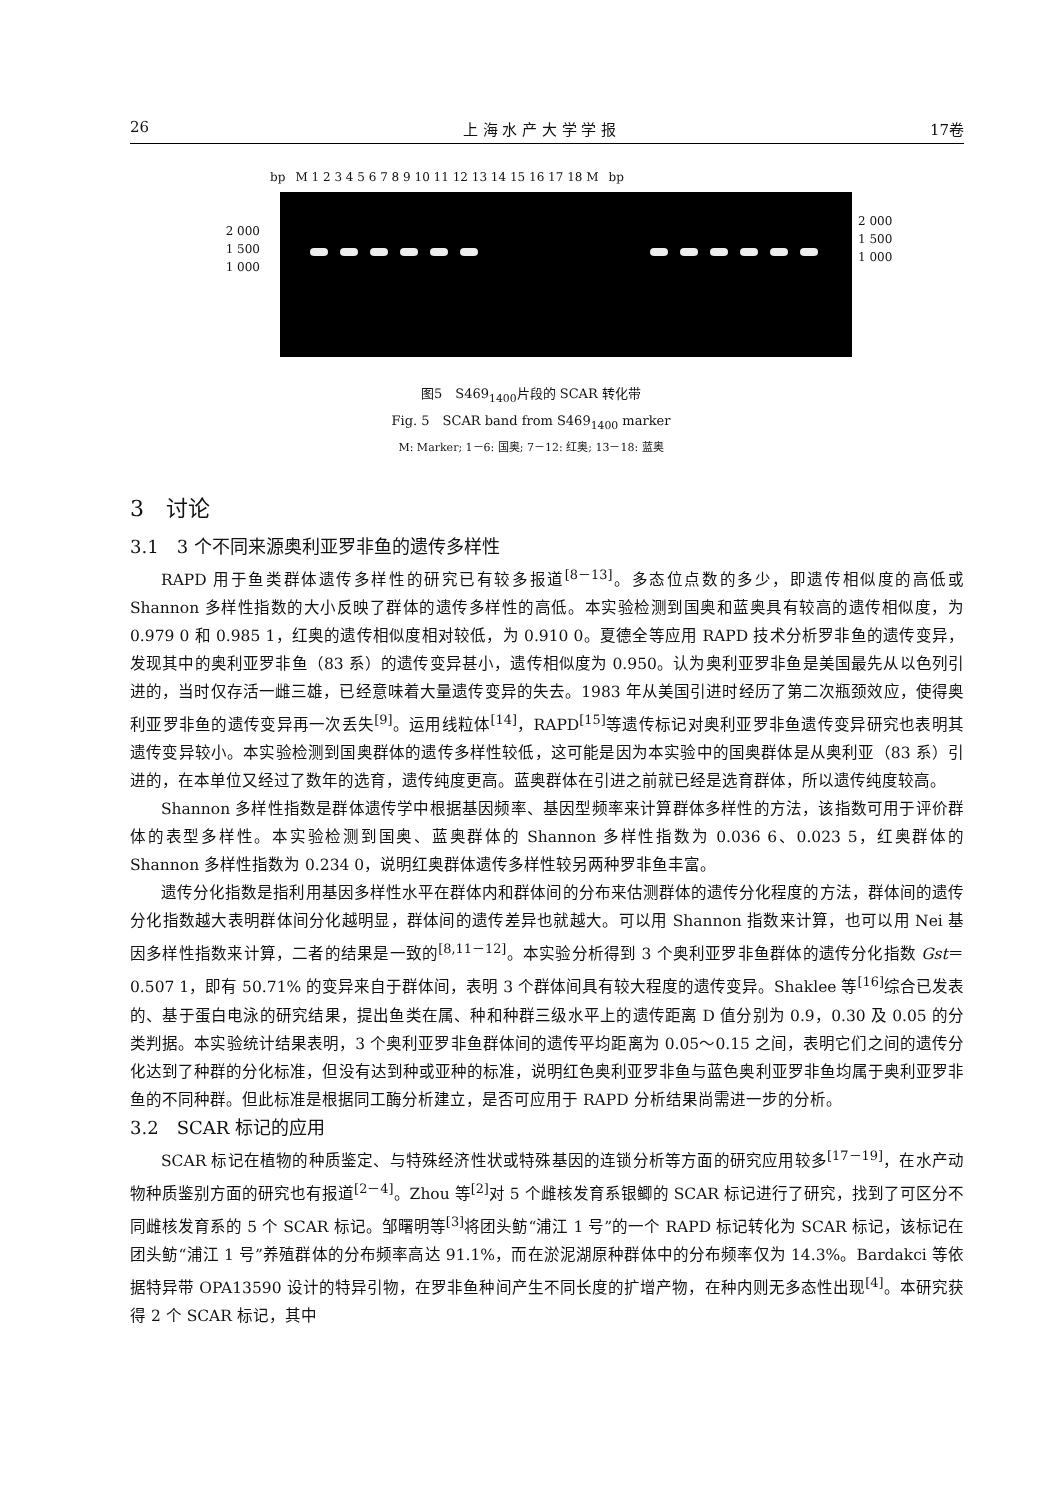26 上 海 水 产 大 学 学 报 17卷
bp M 1 2 3 4 5 6 7 8 9 10 11 12 13 14 15 16 17 18 M bp
2 000
1 500
1 000
2 000
1 500
1 000
图5　S469<sub>1400</sub>片段的 SCAR 转化带
Fig. 5　SCAR band from S469<sub>1400</sub> marker
M: Marker; 1－6: 国奥; 7－12: 红奥; 13－18: 蓝奥
3　讨论
3.1　3 个不同来源奥利亚罗非鱼的遗传多样性
RAPD 用于鱼类群体遗传多样性的研究已有较多报道<sup>[8－13]</sup>。多态位点数的多少，即遗传相似度的高低或 Shannon 多样性指数的大小反映了群体的遗传多样性的高低。本实验检测到国奥和蓝奥具有较高的遗传相似度，为 0.979 0 和 0.985 1，红奥的遗传相似度相对较低，为 0.910 0。夏德全等应用 RAPD 技术分析罗非鱼的遗传变异，发现其中的奥利亚罗非鱼（83 系）的遗传变异甚小，遗传相似度为 0.950。认为奥利亚罗非鱼是美国最先从以色列引进的，当时仅存活一雌三雄，已经意味着大量遗传变异的失去。1983 年从美国引进时经历了第二次瓶颈效应，使得奥利亚罗非鱼的遗传变异再一次丢失<sup>[9]</sup>。运用线粒体<sup>[14]</sup>，RAPD<sup>[15]</sup>等遗传标记对奥利亚罗非鱼遗传变异研究也表明其遗传变异较小。本实验检测到国奥群体的遗传多样性较低，这可能是因为本实验中的国奥群体是从奥利亚（83 系）引进的，在本单位又经过了数年的选育，遗传纯度更高。蓝奥群体在引进之前就已经是选育群体，所以遗传纯度较高。
Shannon 多样性指数是群体遗传学中根据基因频率、基因型频率来计算群体多样性的方法，该指数可用于评价群体的表型多样性。本实验检测到国奥、蓝奥群体的 Shannon 多样性指数为 0.036 6、0.023 5，红奥群体的 Shannon 多样性指数为 0.234 0，说明红奥群体遗传多样性较另两种罗非鱼丰富。
遗传分化指数是指利用基因多样性水平在群体内和群体间的分布来估测群体的遗传分化程度的方法，群体间的遗传分化指数越大表明群体间分化越明显，群体间的遗传差异也就越大。可以用 Shannon 指数来计算，也可以用 Nei 基因多样性指数来计算，二者的结果是一致的<sup>[8,11－12]</sup>。本实验分析得到 3 个奥利亚罗非鱼群体的遗传分化指数 Gst＝0.507 1，即有 50.71% 的变异来自于群体间，表明 3 个群体间具有较大程度的遗传变异。Shaklee 等<sup>[16]</sup>综合已发表的、基于蛋白电泳的研究结果，提出鱼类在属、种和种群三级水平上的遗传距离 D 值分别为 0.9，0.30 及 0.05 的分类判据。本实验统计结果表明，3 个奥利亚罗非鱼群体间的遗传平均距离为 0.05～0.15 之间，表明它们之间的遗传分化达到了种群的分化标准，但没有达到种或亚种的标准，说明红色奥利亚罗非鱼与蓝色奥利亚罗非鱼均属于奥利亚罗非鱼的不同种群。但此标准是根据同工酶分析建立，是否可应用于 RAPD 分析结果尚需进一步的分析。
3.2　SCAR 标记的应用
SCAR 标记在植物的种质鉴定、与特殊经济性状或特殊基因的连锁分析等方面的研究应用较多<sup>[17－19]</sup>，在水产动物种质鉴别方面的研究也有报道<sup>[2－4]</sup>。Zhou 等<sup>[2]</sup>对 5 个雌核发育系银鲫的 SCAR 标记进行了研究，找到了可区分不同雌核发育系的 5 个 SCAR 标记。邹曙明等<sup>[3]</sup>将团头鲂“浦江 1 号”的一个 RAPD 标记转化为 SCAR 标记，该标记在团头鲂“浦江 1 号”养殖群体的分布频率高达 91.1%，而在淤泥湖原种群体中的分布频率仅为 14.3%。Bardakci 等依据特异带 OPA13590 设计的特异引物，在罗非鱼种间产生不同长度的扩增产物，在种内则无多态性出现<sup>[4]</sup>。本研究获得 2 个 SCAR 标记，其中